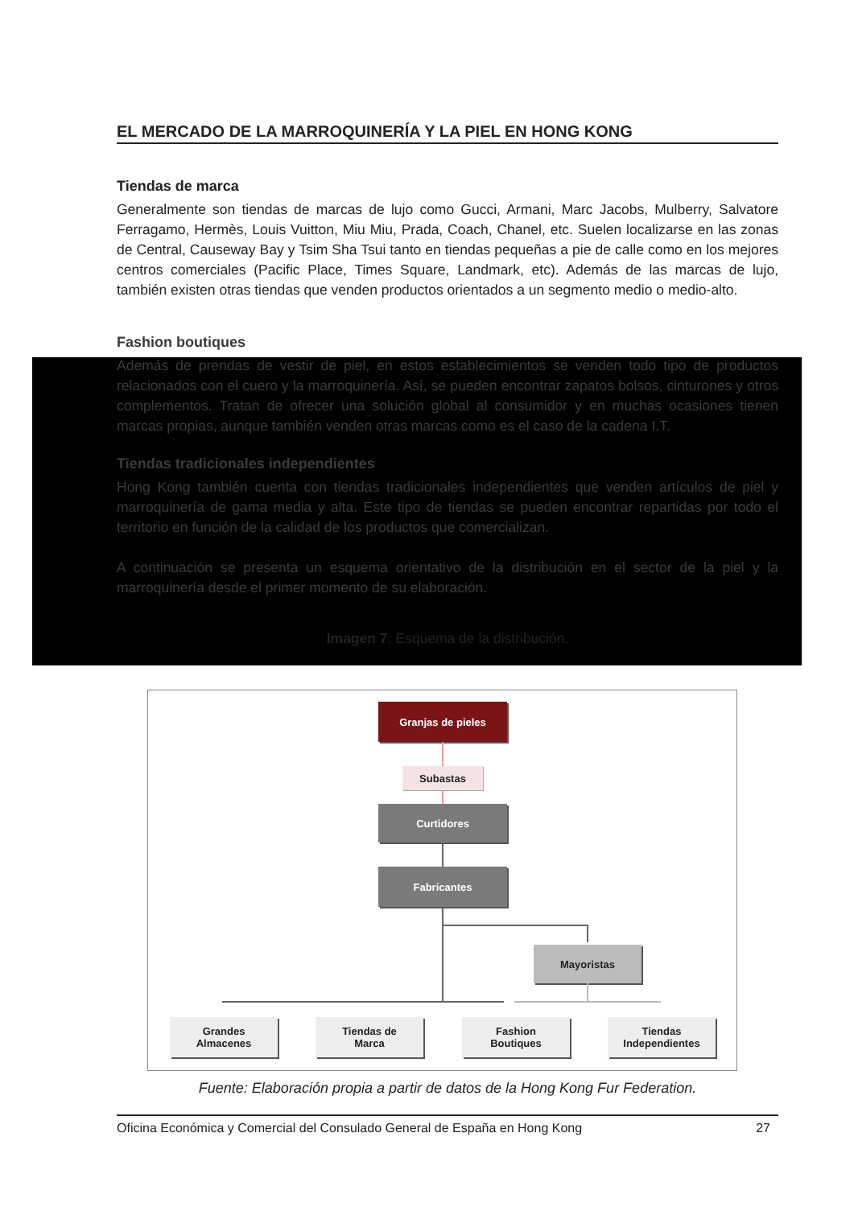EL MERCADO DE LA MARROQUINERÍA Y LA PIEL EN HONG KONG
Tiendas de marca
Generalmente son tiendas de marcas de lujo como Gucci, Armani, Marc Jacobs, Mulberry, Salvatore Ferragamo, Hermès, Louis Vuitton, Miu Miu, Prada, Coach, Chanel, etc. Suelen localizarse en las zonas de Central, Causeway Bay y Tsim Sha Tsui tanto en tiendas pequeñas a pie de calle como en los mejores centros comerciales (Pacific Place, Times Square, Landmark, etc). Además de las marcas de lujo, también existen otras tiendas que venden productos orientados a un segmento medio o medio-alto.
Fashion boutiques
Además de prendas de vestir de piel, en estos establecimientos se venden todo tipo de productos relacionados con el cuero y la marroquinería. Así, se pueden encontrar zapatos bolsos, cinturones y otros complementos. Tratan de ofrecer una solución global al consumidor y en muchas ocasiones tienen marcas propias, aunque también venden otras marcas como es el caso de la cadena I.T.
Tiendas tradicionales independientes
Hong Kong también cuenta con tiendas tradicionales independientes que venden artículos de piel y marroquinería de gama media y alta. Este tipo de tiendas se pueden encontrar repartidas por todo el territorio en función de la calidad de los productos que comercializan.
A continuación se presenta un esquema orientativo de la distribución en el sector de la piel y la marroquinería desde el primer momento de su elaboración.
Imagen 7: Esquema de la distribución.
Granjas de pieles
Subastas
Curtidores
Fabricantes
Mayoristas
Grandes
Almacenes
Tiendas de
Marca
Fashion
Boutiques
Tiendas
Independientes
Fuente: Elaboración propia a partir de datos de la Hong Kong Fur Federation.
Oficina Económica y Comercial del Consulado General de España en Hong Kong 27